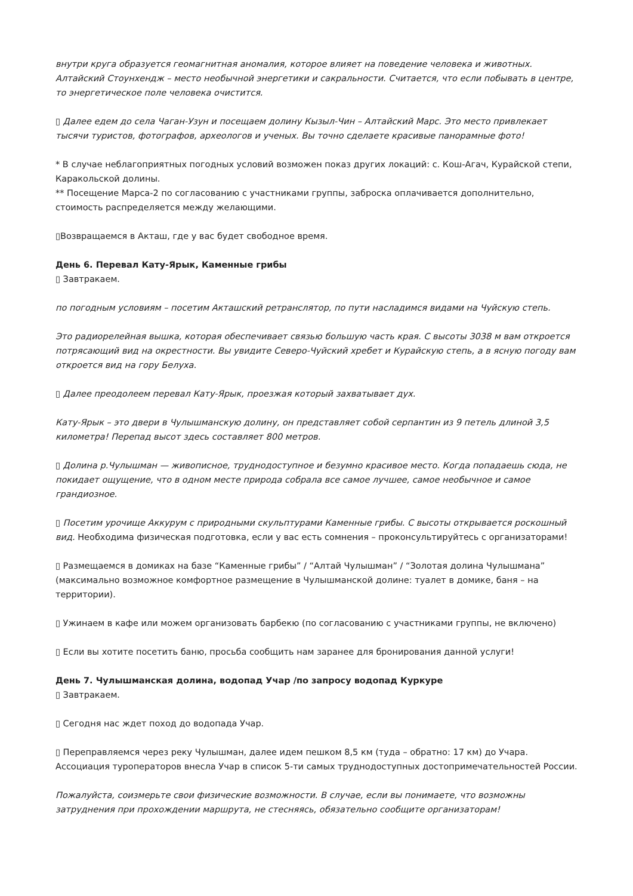внутри круга образуется геомагнитная аномалия, которое влияет на поведение человека и животных. Алтайский Стоунхендж – место необычной энергетики и сакральности. Считается, что если побывать в центре, то энергетическое поле человека очистится.
▯ Далее едем до села Чаган-Узун и посещаем долину Кызыл-Чин – Алтайский Марс. Это место привлекает тысячи туристов, фотографов, археологов и ученых. Вы точно сделаете красивые панорамные фото!
* В случае неблагоприятных погодных условий возможен показ других локаций: с. Кош-Агач, Курайской степи, Каракольской долины.
** Посещение Марса-2 по согласованию с участниками группы, заброска оплачивается дополнительно, стоимость распределяется между желающими.
▯Возвращаемся в Акташ, где у вас будет свободное время.
День 6. Перевал Кату-Ярык, Каменные грибы
▯ Завтракаем.
по погодным условиям – посетим Акташский ретранслятор, по пути насладимся видами на Чуйскую степь.
Это радиорелейная вышка, которая обеспечивает связью большую часть края. С высоты 3038 м вам откроется потрясающий вид на окрестности. Вы увидите Северо-Чуйский хребет и Курайскую степь, а в ясную погоду вам откроется вид на гору Белуха.
▯ Далее преодолеем перевал Кату-Ярык, проезжая который захватывает дух.
Кату-Ярык – это двери в Чулышманскую долину, он представляет собой серпантин из 9 петель длиной 3,5 километра! Перепад высот здесь составляет 800 метров.
▯ Долина р.Чулышман — живописное, труднодоступное и безумно красивое место. Когда попадаешь сюда, не покидает ощущение, что в одном месте природа собрала все самое лучшее, самое необычное и самое грандиозное.
▯ Посетим урочище Аккурум с природными скульптурами Каменные грибы. С высоты открывается роскошный вид. Необходима физическая подготовка, если у вас есть сомнения – проконсультируйтесь с организаторами!
▯ Размещаемся в домиках на базе “Каменные грибы” / “Алтай Чулышман” / “Золотая долина Чулышмана” (максимально возможное комфортное размещение в Чулышманской долине: туалет в домике, баня – на территории).
▯ Ужинаем в кафе или можем организовать барбекю (по согласованию с участниками группы, не включено)
▯ Если вы хотите посетить баню, просьба сообщить нам заранее для бронирования данной услуги!
День 7. Чулышманская долина, водопад Учар /по запросу водопад Куркуре
▯ Завтракаем.
▯ Сегодня нас ждет поход до водопада Учар.
▯ Переправляемся через реку Чулышман, далее идем пешком 8,5 км (туда – обратно: 17 км) до Учара. Ассоциация туроператоров внесла Учар в список 5-ти самых труднодоступных достопримечательностей России.
Пожалуйста, соизмерьте свои физические возможности. В случае, если вы понимаете, что возможны затруднения при прохождении маршрута, не стесняясь, обязательно сообщите организаторам!